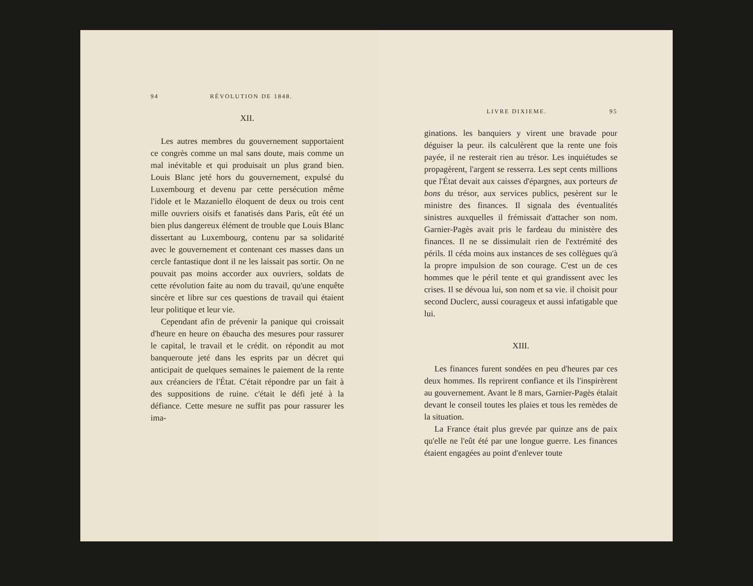94 RÉVOLUTION DE 1848.
XII.
Les autres membres du gouvernement supportaient ce congrès comme un mal sans doute, mais comme un mal inévitable et qui produisait un plus grand bien. Louis Blanc jeté hors du gouvernement, expulsé du Luxembourg et devenu par cette persécution même l'idole et le Mazaniello éloquent de deux ou trois cent mille ouvriers oisifs et fanatisés dans Paris, eût été un bien plus dangereux élément de trouble que Louis Blanc dissertant au Luxembourg, contenu par sa solidarité avec le gouvernement et contenant ces masses dans un cercle fantastique dont il ne les laissait pas sortir. On ne pouvait pas moins accorder aux ouvriers, soldats de cette révolution faite au nom du travail, qu'une enquête sincère et libre sur ces questions de travail qui étaient leur politique et leur vie.
Cependant afin de prévenir la panique qui croissait d'heure en heure on ébaucha des mesures pour rassurer le capital, le travail et le crédit. on répondit au mot banqueroute jeté dans les esprits par un décret qui anticipait de quelques semaines le paiement de la rente aux créanciers de l'État. C'était répondre par un fait à des suppositions de ruine. c'était le défi jeté à la défiance. Cette mesure ne suffit pas pour rassurer les ima-
LIVRE DIXIEME. 95
ginations. les banquiers y virent une bravade pour déguiser la peur. ils calculèrent que la rente une fois payée, il ne resterait rien au trésor. Les inquiétudes se propagèrent, l'argent se resserra. Les sept cents millions que l'État devait aux caisses d'épargnes, aux porteurs de bons du trésor, aux services publics, pesèrent sur le ministre des finances. Il signala des éventualités sinistres auxquelles il frémissait d'attacher son nom. Garnier-Pagès avait pris le fardeau du ministère des finances. Il ne se dissimulait rien de l'extrémité des périls. Il céda moins aux instances de ses collègues qu'à la propre impulsion de son courage. C'est un de ces hommes que le péril tente et qui grandissent avec les crises. Il se dévoua lui, son nom et sa vie. il choisit pour second Duclerc, aussi courageux et aussi infatigable que lui.
XIII.
Les finances furent sondées en peu d'heures par ces deux hommes. Ils reprirent confiance et ils l'inspirèrent au gouvernement. Avant le 8 mars, Garnier-Pagès étalait devant le conseil toutes les plaies et tous les remèdes de la situation.
La France était plus grevée par quinze ans de paix qu'elle ne l'eût été par une longue guerre. Les finances étaient engagées au point d'enlever toute